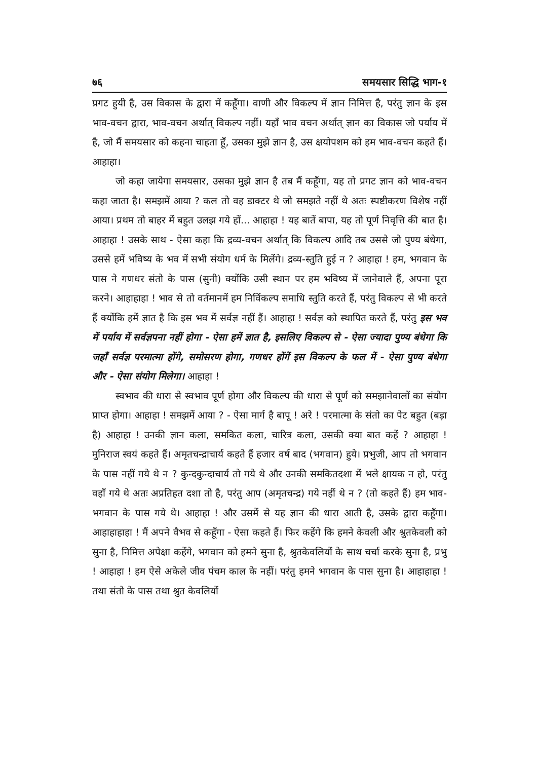७६ समयसार सिद्धि भाग-१
प्रगट हुयी है, उस विकास के द्वारा में कहूँगा। वाणी और विकल्प में ज्ञान निमित्त है, परंतु ज्ञान के इस भाव-वचन द्वारा, भाव-वचन अर्थात् विकल्प नहीं। यहाँ भाव वचन अर्थात् ज्ञान का विकास जो पर्याय में है, जो मैं समयसार को कहना चाहता हूँ, उसका मुझे ज्ञान है, उस क्षयोपशम को हम भाव-वचन कहते हैं। आहाहा।
जो कहा जायेगा समयसार, उसका मुझे ज्ञान है तब मैं कहूँगा, यह तो प्रगट ज्ञान को भाव-वचन कहा जाता है। समझमें आया ? कल तो वह डाक्टर थे जो समझते नहीं थे अतः स्पष्टीकरण विशेष नहीं आया। प्रथम तो बाहर में बहुत उलझ गये हों... आहाहा ! यह बातें बापा, यह तो पूर्ण निवृत्ति की बात है। आहाहा ! उसके साथ - ऐसा कहा कि द्रव्य-वचन अर्थात् कि विकल्प आदि तब उससे जो पुण्य बंधेगा, उससे हमें भविष्य के भव में सभी संयोग धर्म के मिलेंगे। द्रव्य-स्तुति हुई न ? आहाहा ! हम, भगवान के पास ने गणधर संतो के पास (सुनी) क्योंकि उसी स्थान पर हम भविष्य में जानेवाले हैं, अपना पूरा करने। आहाहाहा ! भाव से तो वर्तमानमें हम निर्विकल्प समाधि स्तुति करते हैं, परंतु विकल्प से भी करते हैं क्योंकि हमें ज्ञात है कि इस भव में सर्वज्ञ नहीं हैं। आहाहा ! सर्वज्ञ को स्थापित करते हैं, परंतु इस भव में पर्याय में सर्वज्ञपना नहीं होगा - ऐसा हमें ज्ञात है, इसलिए विकल्प से - ऐसा ज्यादा पुण्य बंधेगा कि जहाँ सर्वज्ञ परमात्मा होंगे, समोसरण होगा, गणधर होंगें इस विकल्प के फल में - ऐसा पुण्य बंधेगा और - ऐसा संयोग मिलेगा। आहाहा !
स्वभाव की धारा से स्वभाव पूर्ण होगा और विकल्प की धारा से पूर्ण को समझानेवालों का संयोग प्राप्त होगा। आहाहा ! समझमें आया ? - ऐसा मार्ग है बापू ! अरे ! परमात्मा के संतो का पेट बहुत (बड़ा है) आहाहा ! उनकी ज्ञान कला, समकित कला, चारित्र कला, उसकी क्या बात कहें ? आहाहा ! मुनिराज स्वयं कहते हैं। अमृतचन्द्राचार्य कहते हैं हजार वर्ष बाद (भगवान) हुये। प्रभुजी, आप तो भगवान के पास नहीं गये थे न ? कुन्दकुन्दाचार्य तो गये थे और उनकी समकितदशा में भले क्षायक न हो, परंतु वहाँ गये थे अतः अप्रतिहत दशा तो है, परंतु आप (अमृतचन्द्र) गये नहीं थे न ? (तो कहते हैं) हम भाव-भगवान के पास गये थे। आहाहा ! और उसमें से यह ज्ञान की धारा आती है, उसके द्वारा कहूँगा। आहाहाहाहा ! मैं अपने वैभव से कहूँगा - ऐसा कहते हैं। फिर कहेंगे कि हमने केवली और श्रुतकेवली को सुना है, निमित्त अपेक्षा कहेंगे, भगवान को हमने सुना है, श्रुतकेवलियों के साथ चर्चा करके सुना है, प्रभु ! आहाहा ! हम ऐसे अकेले जीव पंचम काल के नहीं। परंतु हमने भगवान के पास सुना है। आहाहाहा ! तथा संतो के पास तथा श्रुत केवलियों